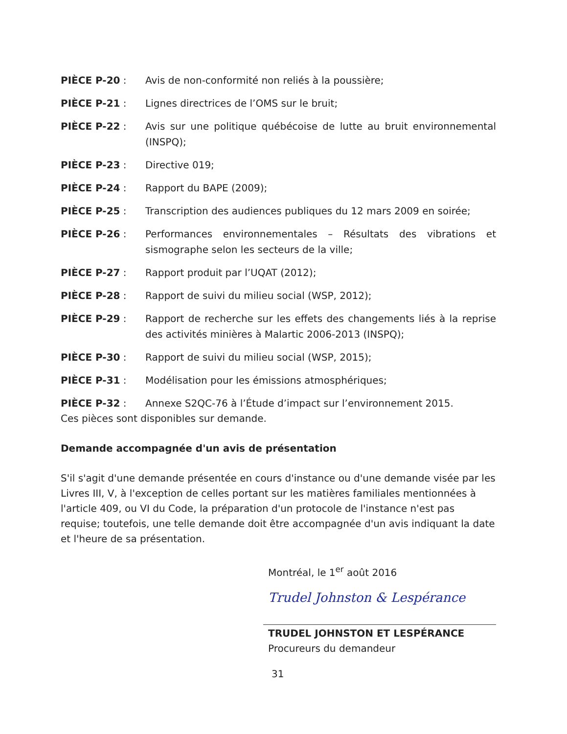PIÈCE P-20 : Avis de non-conformité non reliés à la poussière;
PIÈCE P-21 : Lignes directrices de l’OMS sur le bruit;
PIÈCE P-22 : Avis sur une politique québécoise de lutte au bruit environnemental (INSPQ);
PIÈCE P-23 : Directive 019;
PIÈCE P-24 : Rapport du BAPE (2009);
PIÈCE P-25 : Transcription des audiences publiques du 12 mars 2009 en soirée;
PIÈCE P-26 : Performances environnementales – Résultats des vibrations et sismographe selon les secteurs de la ville;
PIÈCE P-27 : Rapport produit par l’UQAT (2012);
PIÈCE P-28 : Rapport de suivi du milieu social (WSP, 2012);
PIÈCE P-29 : Rapport de recherche sur les effets des changements liés à la reprise des activités minières à Malartic 2006-2013 (INSPQ);
PIÈCE P-30 : Rapport de suivi du milieu social (WSP, 2015);
PIÈCE P-31 : Modélisation pour les émissions atmosphériques;
PIÈCE P-32 : Annexe S2QC-76 à l’Étude d’impact sur l’environnement 2015.
Ces pièces sont disponibles sur demande.
Demande accompagnée d'un avis de présentation
S'il s'agit d'une demande présentée en cours d'instance ou d'une demande visée par les Livres III, V, à l'exception de celles portant sur les matières familiales mentionnées à l'article 409, ou VI du Code, la préparation d'un protocole de l'instance n'est pas requise; toutefois, une telle demande doit être accompagnée d'un avis indiquant la date et l'heure de sa présentation.
Montréal, le 1<sup>er</sup> août 2016
Trudel Johnston & Lespérance
TRUDEL JOHNSTON ET LESPÉRANCE
Procureurs du demandeur
31